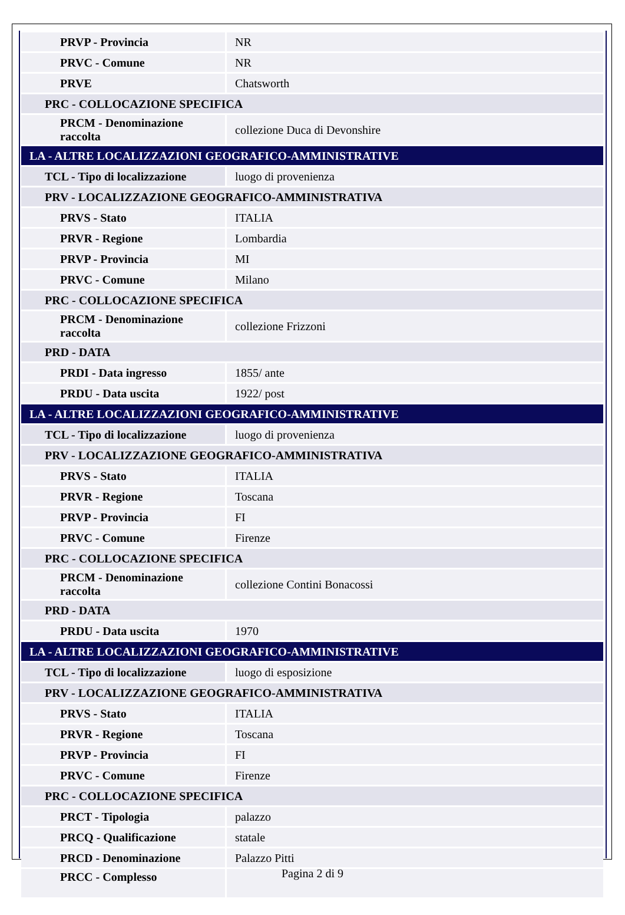| PRVP - Provincia | NR |
| PRVC - Comune | NR |
| PRVE | Chatsworth |
| PRC - COLLOCAZIONE SPECIFICA | |
| PRCM - Denominazione raccolta | collezione Duca di Devonshire |
| LA - ALTRE LOCALIZZAZIONI GEOGRAFICO-AMMINISTRATIVE | |
| TCL - Tipo di localizzazione | luogo di provenienza |
| PRV - LOCALIZZAZIONE GEOGRAFICO-AMMINISTRATIVA | |
| PRVS - Stato | ITALIA |
| PRVR - Regione | Lombardia |
| PRVP - Provincia | MI |
| PRVC - Comune | Milano |
| PRC - COLLOCAZIONE SPECIFICA | |
| PRCM - Denominazione raccolta | collezione Frizzoni |
| PRD - DATA | |
| PRDI - Data ingresso | 1855/ ante |
| PRDU - Data uscita | 1922/ post |
| LA - ALTRE LOCALIZZAZIONI GEOGRAFICO-AMMINISTRATIVE | |
| TCL - Tipo di localizzazione | luogo di provenienza |
| PRV - LOCALIZZAZIONE GEOGRAFICO-AMMINISTRATIVA | |
| PRVS - Stato | ITALIA |
| PRVR - Regione | Toscana |
| PRVP - Provincia | FI |
| PRVC - Comune | Firenze |
| PRC - COLLOCAZIONE SPECIFICA | |
| PRCM - Denominazione raccolta | collezione Contini Bonacossi |
| PRD - DATA | |
| PRDU - Data uscita | 1970 |
| LA - ALTRE LOCALIZZAZIONI GEOGRAFICO-AMMINISTRATIVE | |
| TCL - Tipo di localizzazione | luogo di esposizione |
| PRV - LOCALIZZAZIONE GEOGRAFICO-AMMINISTRATIVA | |
| PRVS - Stato | ITALIA |
| PRVR - Regione | Toscana |
| PRVP - Provincia | FI |
| PRVC - Comune | Firenze |
| PRC - COLLOCAZIONE SPECIFICA | |
| PRCT - Tipologia | palazzo |
| PRCQ - Qualificazione | statale |
| PRCD - Denominazione | Palazzo Pitti |
| PRCC - Complesso | |
Pagina 2 di 9